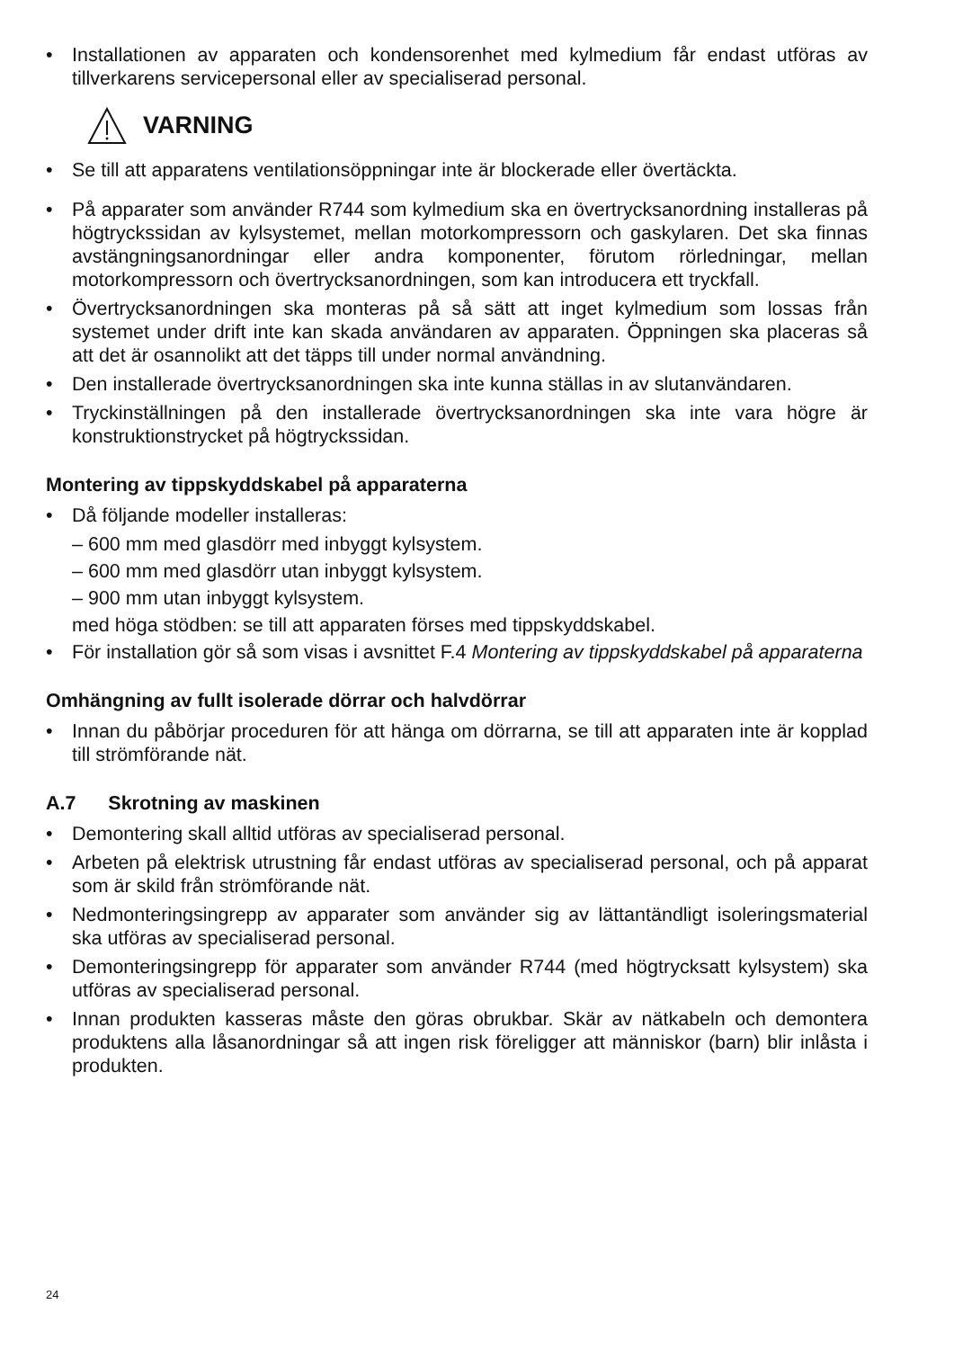• Installationen av apparaten och kondensorenhet med kylmedium får endast utföras av tillverkarens servicepersonal eller av specialiserad personal.
VARNING
• Se till att apparatens ventilationsöppningar inte är blockerade eller övertäckta.
• På apparater som använder R744 som kylmedium ska en övertrycksanordning installeras på högtryckssidan av kylsystemet, mellan motorkompressorn och gaskylaren. Det ska finnas avstängningsanordningar eller andra komponenter, förutom rörledningar, mellan motorkompressorn och övertrycksanordningen, som kan introducera ett tryckfall.
• Övertrycksanordningen ska monteras på så sätt att inget kylmedium som lossas från systemet under drift inte kan skada användaren av apparaten. Öppningen ska placeras så att det är osannolikt att det täpps till under normal användning.
• Den installerade övertrycksanordningen ska inte kunna ställas in av slutanvändaren.
• Tryckinställningen på den installerade övertrycksanordningen ska inte vara högre är konstruktionstrycket på högtryckssidan.
Montering av tippskyddskabel på apparaterna
• Då följande modeller installeras:
– 600 mm med glasdörr med inbyggt kylsystem.
– 600 mm med glasdörr utan inbyggt kylsystem.
– 900 mm utan inbyggt kylsystem.
med höga stödben: se till att apparaten förses med tippskyddskabel.
• För installation gör så som visas i avsnittet F.4 Montering av tippskyddskabel på apparaterna
Omhängning av fullt isolerade dörrar och halvdörrar
• Innan du påbörjar proceduren för att hänga om dörrarna, se till att apparaten inte är kopplad till strömförande nät.
A.7 Skrotning av maskinen
• Demontering skall alltid utföras av specialiserad personal.
• Arbeten på elektrisk utrustning får endast utföras av specialiserad personal, och på apparat som är skild från strömförande nät.
• Nedmonteringsingrepp av apparater som använder sig av lättantändligt isoleringsmaterial ska utföras av specialiserad personal.
• Demonteringsingrepp för apparater som använder R744 (med högtrycksatt kylsystem) ska utföras av specialiserad personal.
• Innan produkten kasseras måste den göras obrukbar. Skär av nätkabeln och demontera produktens alla låsanordningar så att ingen risk föreligger att människor (barn) blir inlåsta i produkten.
24